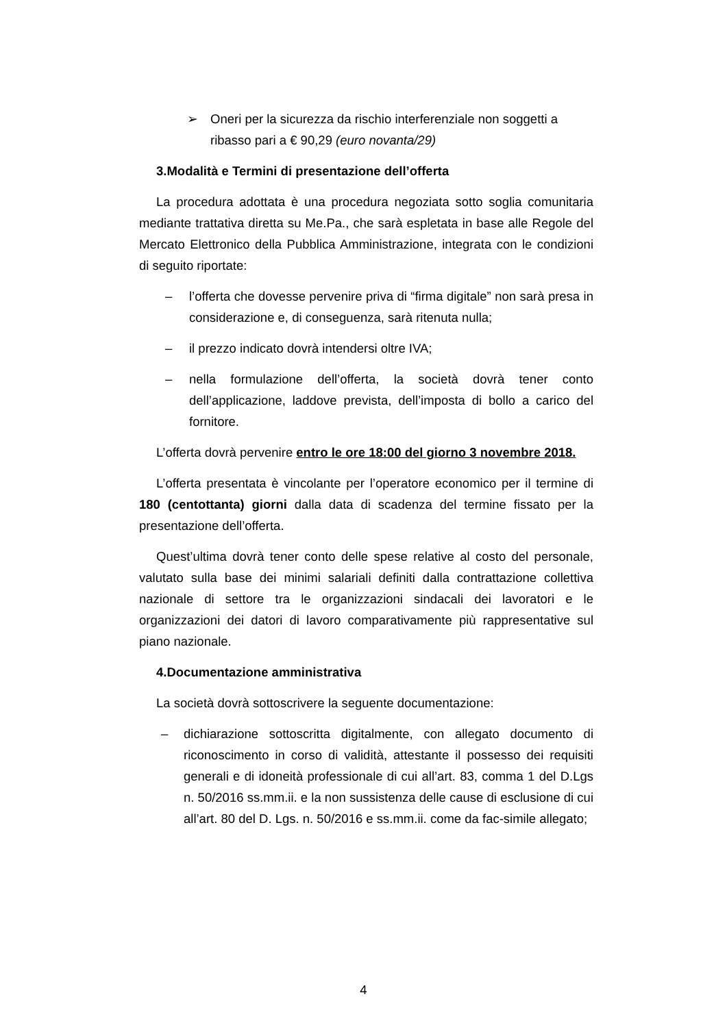➢ Oneri per la sicurezza da rischio interferenziale non soggetti a ribasso pari a € 90,29 (euro novanta/29)
3.Modalità e Termini di presentazione dell’offerta
La procedura adottata è una procedura negoziata sotto soglia comunitaria mediante trattativa diretta su Me.Pa., che sarà espletata in base alle Regole del Mercato Elettronico della Pubblica Amministrazione, integrata con le condizioni di seguito riportate:
– l’offerta che dovesse pervenire priva di “firma digitale” non sarà presa in considerazione e, di conseguenza, sarà ritenuta nulla;
– il prezzo indicato dovrà intendersi oltre IVA;
– nella formulazione dell’offerta, la società dovrà tener conto dell’applicazione, laddove prevista, dell’imposta di bollo a carico del fornitore.
L’offerta dovrà pervenire entro le ore 18:00 del giorno 3 novembre 2018.
L’offerta presentata è vincolante per l’operatore economico per il termine di 180 (centottanta) giorni dalla data di scadenza del termine fissato per la presentazione dell’offerta.
Quest’ultima dovrà tener conto delle spese relative al costo del personale, valutato sulla base dei minimi salariali definiti dalla contrattazione collettiva nazionale di settore tra le organizzazioni sindacali dei lavoratori e le organizzazioni dei datori di lavoro comparativamente più rappresentative sul piano nazionale.
4.Documentazione amministrativa
La società dovrà sottoscrivere la seguente documentazione:
– dichiarazione sottoscritta digitalmente, con allegato documento di riconoscimento in corso di validità, attestante il possesso dei requisiti generali e di idoneità professionale di cui all’art. 83, comma 1 del D.Lgs n. 50/2016 ss.mm.ii. e la non sussistenza delle cause di esclusione di cui all’art. 80 del D. Lgs. n. 50/2016 e ss.mm.ii. come da fac-simile allegato;
4